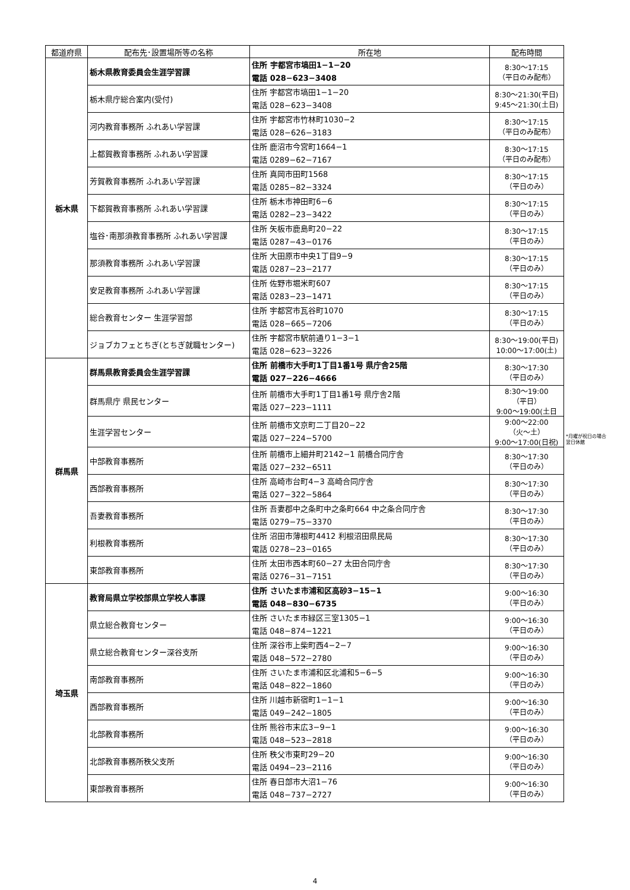| 都道府県 | 配布先･設置場所等の名称 | 所在地 | 配布時間 |
| --- | --- | --- | --- |
| 栃木県 | 栃木県教育委員会生涯学習課 | 住所 宇都宮市塙田1−1−20 電話 028−623−3408 | 8:30〜17:15 （平日のみ配布） |
| | 栃木県庁総合案内(受付) | 住所 宇都宮市塙田1−1−20 電話 028−623−3408 | 8:30〜21:30(平日) 9:45〜21:30(土日) |
| | 河内教育事務所 ふれあい学習課 | 住所 宇都宮市竹林町1030−2 電話 028−626−3183 | 8:30〜17:15 （平日のみ配布） |
| | 上都賀教育事務所 ふれあい学習課 | 住所 鹿沼市今宮町1664−1 電話 0289−62−7167 | 8:30〜17:15 （平日のみ配布） |
| | 芳賀教育事務所 ふれあい学習課 | 住所 真岡市田町1568 電話 0285−82−3324 | 8:30〜17:15 （平日のみ） |
| | 下都賀教育事務所 ふれあい学習課 | 住所 栃木市神田町6−6 電話 0282−23−3422 | 8:30〜17:15 （平日のみ） |
| | 塩谷･南那須教育事務所 ふれあい学習課 | 住所 矢板市鹿島町20−22 電話 0287−43−0176 | 8:30〜17:15 （平日のみ） |
| | 那須教育事務所 ふれあい学習課 | 住所 大田原市中央1丁目9−9 電話 0287−23−2177 | 8:30〜17:15 （平日のみ） |
| | 安足教育事務所 ふれあい学習課 | 住所 佐野市堀米町607 電話 0283−23−1471 | 8:30〜17:15 （平日のみ） |
| | 総合教育センター 生涯学習部 | 住所 宇都宮市瓦谷町1070 電話 028−665−7206 | 8:30〜17:15 （平日のみ） |
| | ジョブカフェとちぎ(とちぎ就職センター) | 住所 宇都宮市駅前通り1−3−1 電話 028−623−3226 | 8:30〜19:00(平日) 10:00〜17:00(土) |
| 群馬県 | 群馬県教育委員会生涯学習課 | 住所 前橋市大手町1丁目1番1号 県庁舎25階 電話 027−226−4666 | 8:30〜17:30 （平日のみ） |
| | 群馬県庁 県民センター | 住所 前橋市大手町1丁目1番1号 県庁舎2階 電話 027−223−1111 | 8:30〜19:00 （平日） 9:00〜19:00(土日 |
| | 生涯学習センター | 住所 前橋市文京町二丁目20−22 電話 027−224−5700 | 9:00〜22:00 （火〜土） 9:00〜17:00(日祝) |
| | 中部教育事務所 | 住所 前橋市上細井町2142−1 前橋合同庁舎 電話 027−232−6511 | 8:30〜17:30 （平日のみ） |
| | 西部教育事務所 | 住所 高崎市台町4−3 高崎合同庁舎 電話 027−322−5864 | 8:30〜17:30 （平日のみ） |
| | 吾妻教育事務所 | 住所 吾妻郡中之条町中之条町664 中之条合同庁舎 電話 0279−75−3370 | 8:30〜17:30 （平日のみ） |
| | 利根教育事務所 | 住所 沼田市薄根町4412 利根沼田県民局 電話 0278−23−0165 | 8:30〜17:30 （平日のみ） |
| | 東部教育事務所 | 住所 太田市西本町60−27 太田合同庁舎 電話 0276−31−7151 | 8:30〜17:30 （平日のみ） |
| 埼玉県 | 教育局県立学校部県立学校人事課 | 住所 さいたま市浦和区高砂3−15−1 電話 048−830−6735 | 9:00〜16:30 （平日のみ） |
| | 県立総合教育センター | 住所 さいたま市緑区三室1305−1 電話 048−874−1221 | 9:00〜16:30 （平日のみ） |
| | 県立総合教育センター深谷支所 | 住所 深谷市上柴町西4−2−7 電話 048−572−2780 | 9:00〜16:30 （平日のみ） |
| | 南部教育事務所 | 住所 さいたま市浦和区北浦和5−6−5 電話 048−822−1860 | 9:00〜16:30 （平日のみ） |
| | 西部教育事務所 | 住所 川越市新宿町1−1−1 電話 049−242−1805 | 9:00〜16:30 （平日のみ） |
| | 北部教育事務所 | 住所 熊谷市末広3−9−1 電話 048−523−2818 | 9:00〜16:30 （平日のみ） |
| | 北部教育事務所秩父支所 | 住所 秩父市東町29−20 電話 0494−23−2116 | 9:00〜16:30 （平日のみ） |
| | 東部教育事務所 | 住所 春日部市大沼1−76 電話 048−737−2727 | 9:00〜16:30 （平日のみ） |
*月曜が祝日の場合
翌日休館
4